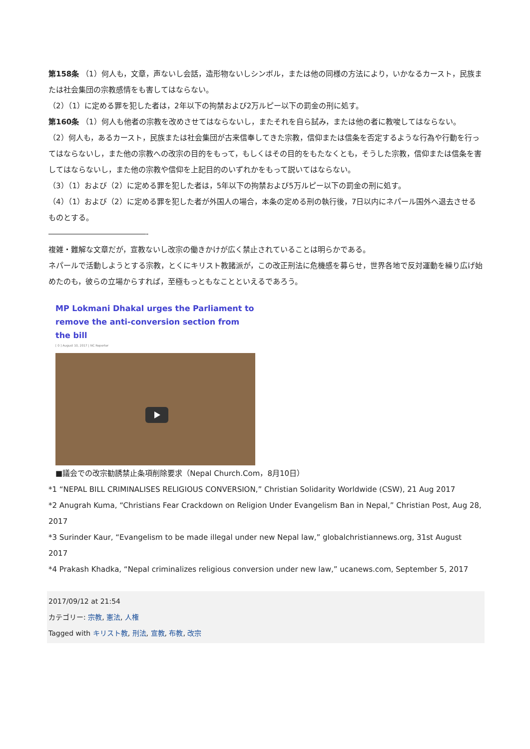第158条 （1）何人も，文章，声ないし会話，造形物ないしシンボル，または他の同様の方法により，いかなるカースト，民族または社会集団の宗教感情をも害してはならない。
（2）（1）に定める罪を犯した者は，2年以下の拘禁および2万ルピー以下の罰金の刑に処す。
第160条 （1）何人も他者の宗教を改めさせてはならないし，またそれを自ら試み，または他の者に教唆してはならない。
（2）何人も，あるカースト，民族または社会集団が古来信奉してきた宗教，信仰または信条を否定するような行為や行動を行ってはならないし，また他の宗教への改宗の目的をもって，もしくはその目的をもたなくとも，そうした宗教，信仰または信条を害してはならないし，また他の宗教や信仰を上記目的のいずれかをもって説いてはならない。
（3）（1）および（2）に定める罪を犯した者は，5年以下の拘禁および5万ルピー以下の罰金の刑に処す。
（4）（1）および（2）に定める罪を犯した者が外国人の場合，本条の定める刑の執行後，7日以内にネパール国外へ退去させるものとする。
―――――――――――――-
複雑・難解な文章だが，宣教ないし改宗の働きかけが広く禁止されていることは明らかである。
ネパールで活動しようとする宗教，とくにキリスト教諸派が，この改正刑法に危機感を募らせ，世界各地で反対運動を繰り広げ始めたのも，彼らの立場からすれば，至極もっともなことといえるであろう。
MP Lokmani Dhakal urges the Parliament to
remove the anti-conversion section from the bill
[ 0 ] August 10, 2017 | NC Reporter
■議会での改宗勧誘禁止条項削除要求（Nepal Church.Com，8月10日）
*1 “NEPAL BILL CRIMINALISES RELIGIOUS CONVERSION,” Christian Solidarity Worldwide (CSW), 21 Aug 2017
*2 Anugrah Kuma, “Christians Fear Crackdown on Religion Under Evangelism Ban in Nepal,” Christian Post, Aug 28, 2017
*3 Surinder Kaur, “Evangelism to be made illegal under new Nepal law,” globalchristiannews.org, 31st August 2017
*4 Prakash Khadka, “Nepal criminalizes religious conversion under new law,” ucanews.com, September 5, 2017
2017/09/12 at 21:54
カテゴリー: 宗教, 憲法, 人権
Tagged with キリスト教, 刑法, 宣教, 布教, 改宗